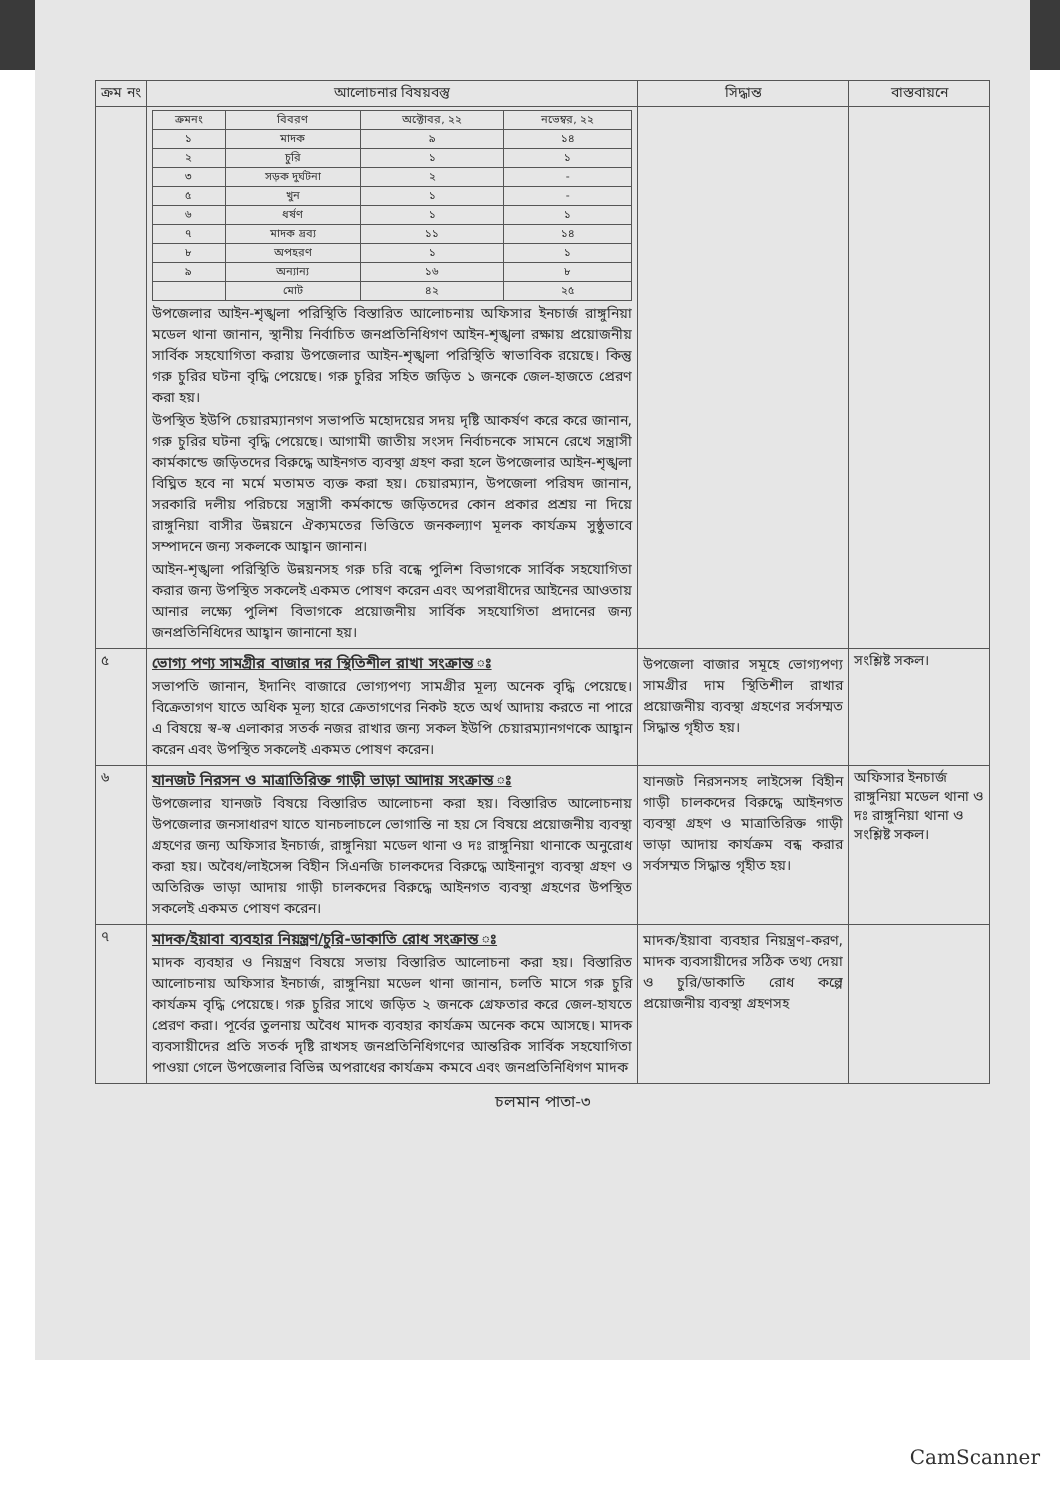| ক্রম নং | আলোচনার বিষয়বস্তু | সিদ্ধান্ত | বাস্তবায়নে |
| --- | --- | --- | --- |
| | / ক্রমনং / বিবরণ / অক্টোবর, ২২ / নভেম্বর, ২২ / / --- / --- / --- / --- / / ১ / মাদক / ৯ / ১৪ / / ২ / চুরি / ১ / ১ / / ৩ / সড়ক দুর্ঘটনা / ২ / - / / ৫ / খুন / ১ / - / / ৬ / ধর্ষণ / ১ / ১ / / ৭ / মাদক দ্রব্য / ১১ / ১৪ / / ৮ / অপহরণ / ১ / ১ / / ৯ / অন্যান্য / ১৬ / ৮ / / / মোট / ৪২ / ২৫ / উপজেলার আইন-শৃঙ্খলা পরিস্থিতি বিস্তারিত আলোচনায় অফিসার ইনচার্জ রাঙ্গুনিয়া মডেল থানা জানান, স্থানীয় নির্বাচিত জনপ্রতিনিধিগণ আইন-শৃঙ্খলা রক্ষায় প্রয়োজনীয় সার্বিক সহযোগিতা করায় উপজেলার আইন-শৃঙ্খলা পরিস্থিতি স্বাভাবিক রয়েছে। কিন্তু গরু চুরির ঘটনা বৃদ্ধি পেয়েছে। গরু চুরির সহিত জড়িত ১ জনকে জেল-হাজতে প্রেরণ করা হয়। উপস্থিত ইউপি চেয়ারম্যানগণ সভাপতি মহোদয়ের সদয় দৃষ্টি আকর্ষণ করে করে জানান, গরু চুরির ঘটনা বৃদ্ধি পেয়েছে। আগামী জাতীয় সংসদ নির্বাচনকে সামনে রেখে সন্ত্রাসী কার্মকান্ডে জড়িতদের বিরুদ্ধে আইনগত ব্যবস্থা গ্রহণ করা হলে উপজেলার আইন-শৃঙ্খলা বিঘ্নিত হবে না মর্মে মতামত ব্যক্ত করা হয়। চেয়ারম্যান, উপজেলা পরিষদ জানান, সরকারি দলীয় পরিচয়ে সন্ত্রাসী কর্মকান্ডে জড়িতদের কোন প্রকার প্রশ্রয় না দিয়ে রাঙ্গুনিয়া বাসীর উন্নয়নে ঐক্যমতের ভিত্তিতে জনকল্যাণ মূলক কার্যক্রম সুষ্ঠুভাবে সম্পাদনে জন্য সকলকে আহ্বান জানান। আইন-শৃঙ্খলা পরিস্থিতি উন্নয়নসহ গরু চরি বন্ধে পুলিশ বিভাগকে সার্বিক সহযোগিতা করার জন্য উপস্থিত সকলেই একমত পোষণ করেন এবং অপরাধীদের আইনের আওতায় আনার লক্ষ্যে পুলিশ বিভাগকে প্রয়োজনীয় সার্বিক সহযোগিতা প্রদানের জন্য জনপ্রতিনিধিদের আহ্বান জানানো হয়। | | |
| ৫ | ভোগ্য পণ্য সামগ্রীর বাজার দর স্থিতিশীল রাখা সংক্রান্ত ঃ সভাপতি জানান, ইদানিং বাজারে ভোগ্যপণ্য সামগ্রীর মূল্য অনেক বৃদ্ধি পেয়েছে। বিক্রেতাগণ যাতে অধিক মূল্য হারে ক্রেতাগণের নিকট হতে অর্থ আদায় করতে না পারে এ বিষয়ে স্ব-স্ব এলাকার সতর্ক নজর রাখার জন্য সকল ইউপি চেয়ারম্যানগণকে আহ্বান করেন এবং উপস্থিত সকলেই একমত পোষণ করেন। | উপজেলা বাজার সমূহে ভোগ্যপণ্য সামগ্রীর দাম স্থিতিশীল রাখার প্রয়োজনীয় ব্যবস্থা গ্রহণের সর্বসম্মত সিদ্ধান্ত গৃহীত হয়। | সংশ্লিষ্ট সকল। |
| ৬ | যানজট নিরসন ও মাত্রাতিরিক্ত গাড়ী ভাড়া আদায় সংক্রান্ত ঃ উপজেলার যানজট বিষয়ে বিস্তারিত আলোচনা করা হয়। বিস্তারিত আলোচনায় উপজেলার জনসাধারণ যাতে যানচলাচলে ভোগান্তি না হয় সে বিষয়ে প্রয়োজনীয় ব্যবস্থা গ্রহণের জন্য অফিসার ইনচার্জ, রাঙ্গুনিয়া মডেল থানা ও দঃ রাঙ্গুনিয়া থানাকে অনুরোধ করা হয়। অবৈধ/লাইসেন্স বিহীন সিএনজি চালকদের বিরুদ্ধে আইনানুগ ব্যবস্থা গ্রহণ ও অতিরিক্ত ভাড়া আদায় গাড়ী চালকদের বিরুদ্ধে আইনগত ব্যবস্থা গ্রহণের উপস্থিত সকলেই একমত পোষণ করেন। | যানজট নিরসনসহ লাইসেন্স বিহীন গাড়ী চালকদের বিরুদ্ধে আইনগত ব্যবস্থা গ্রহণ ও মাত্রাতিরিক্ত গাড়ী ভাড়া আদায় কার্যক্রম বন্ধ করার সর্বসম্মত সিদ্ধান্ত গৃহীত হয়। | অফিসার ইনচার্জ রাঙ্গুনিয়া মডেল থানা ও দঃ রাঙ্গুনিয়া থানা ও সংশ্লিষ্ট সকল। |
| ৭ | মাদক/ইয়াবা ব্যবহার নিয়ন্ত্রণ/চুরি-ডাকাতি রোধ সংক্রান্ত ঃ মাদক ব্যবহার ও নিয়ন্ত্রণ বিষয়ে সভায় বিস্তারিত আলোচনা করা হয়। বিস্তারিত আলোচনায় অফিসার ইনচার্জ, রাঙ্গুনিয়া মডেল থানা জানান, চলতি মাসে গরু চুরি কার্যক্রম বৃদ্ধি পেয়েছে। গরু চুরির সাথে জড়িত ২ জনকে গ্রেফতার করে জেল-হাযতে প্রেরণ করা। পূর্বের তুলনায় অবৈধ মাদক ব্যবহার কার্যক্রম অনেক কমে আসছে। মাদক ব্যবসায়ীদের প্রতি সতর্ক দৃষ্টি রাখসহ জনপ্রতিনিধিগণের আন্তরিক সার্বিক সহযোগিতা পাওয়া গেলে উপজেলার বিভিন্ন অপরাধের কার্যক্রম কমবে এবং জনপ্রতিনিধিগণ মাদক | মাদক/ইয়াবা ব্যবহার নিয়ন্ত্রণ-করণ, মাদক ব্যবসায়ীদের সঠিক তথ্য দেয়া ও চুরি/ডাকাতি রোধ কল্পে প্রয়োজনীয় ব্যবস্থা গ্রহণসহ | |
চলমান পাতা-৩
CamScanner